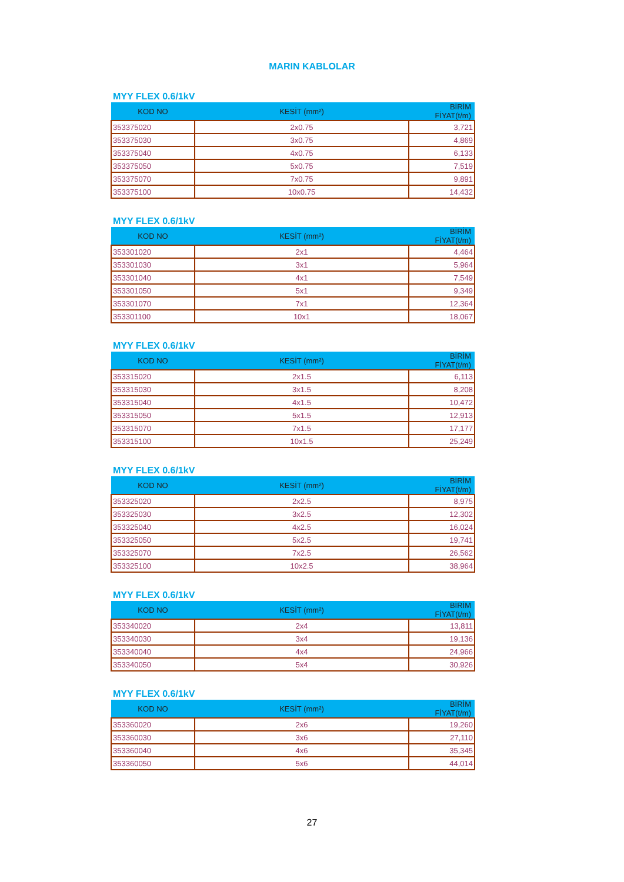MARIN KABLOLAR
MYY FLEX 0.6/1kV
| KOD NO | KESİT (mm²) | BİRİM FİYAT(t/m) |
| --- | --- | --- |
| 353375020 | 2x0.75 | 3,721 |
| 353375030 | 3x0.75 | 4,869 |
| 353375040 | 4x0.75 | 6,133 |
| 353375050 | 5x0.75 | 7,519 |
| 353375070 | 7x0.75 | 9,891 |
| 353375100 | 10x0.75 | 14,432 |
MYY FLEX 0.6/1kV
| KOD NO | KESİT (mm²) | BİRİM FİYAT(t/m) |
| --- | --- | --- |
| 353301020 | 2x1 | 4,464 |
| 353301030 | 3x1 | 5,964 |
| 353301040 | 4x1 | 7,549 |
| 353301050 | 5x1 | 9,349 |
| 353301070 | 7x1 | 12,364 |
| 353301100 | 10x1 | 18,067 |
MYY FLEX 0.6/1kV
| KOD NO | KESİT (mm²) | BİRİM FİYAT(t/m) |
| --- | --- | --- |
| 353315020 | 2x1.5 | 6,113 |
| 353315030 | 3x1.5 | 8,208 |
| 353315040 | 4x1.5 | 10,472 |
| 353315050 | 5x1.5 | 12,913 |
| 353315070 | 7x1.5 | 17,177 |
| 353315100 | 10x1.5 | 25,249 |
MYY FLEX 0.6/1kV
| KOD NO | KESİT (mm²) | BİRİM FİYAT(t/m) |
| --- | --- | --- |
| 353325020 | 2x2.5 | 8,975 |
| 353325030 | 3x2.5 | 12,302 |
| 353325040 | 4x2.5 | 16,024 |
| 353325050 | 5x2.5 | 19,741 |
| 353325070 | 7x2.5 | 26,562 |
| 353325100 | 10x2.5 | 38,964 |
MYY FLEX 0.6/1kV
| KOD NO | KESİT (mm²) | BİRİM FİYAT(t/m) |
| --- | --- | --- |
| 353340020 | 2x4 | 13,811 |
| 353340030 | 3x4 | 19,136 |
| 353340040 | 4x4 | 24,966 |
| 353340050 | 5x4 | 30,926 |
MYY FLEX 0.6/1kV
| KOD NO | KESİT (mm²) | BİRİM FİYAT(t/m) |
| --- | --- | --- |
| 353360020 | 2x6 | 19,260 |
| 353360030 | 3x6 | 27,110 |
| 353360040 | 4x6 | 35,345 |
| 353360050 | 5x6 | 44,014 |
27